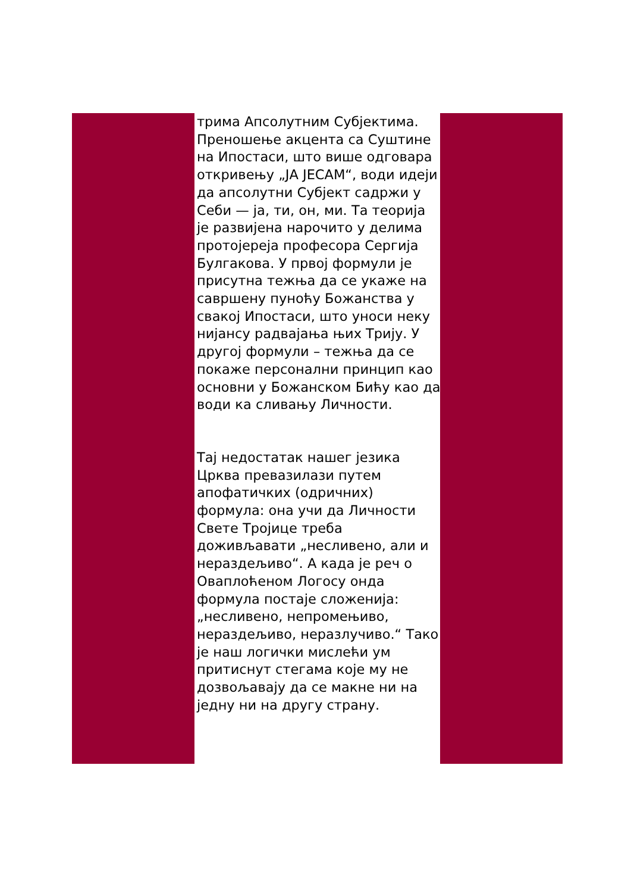трима Апсолутним Субјектима. Преношење акцента са Суштине на Ипостаси, што више одговара откривењу „ЈА ЈЕСАМ“, води идеји да апсолутни Субјект садржи у Себи — ја, ти, он, ми. Та теорија је развијена нарочито у делима протојереја професора Сергија Булгакова. У првој формули је присутна тежња да се укаже на савршену пуноћу Божанства у свакој Ипостаси, што уноси неку нијансу радвајања њих Трију. У другој формули – тежња да се покаже персонални принцип као основни у Божанском Бићу као да води ка сливању Личности.
Тај недостатак нашег језика Црква превазилази путем апофатичких (одричних) формула: она учи да Личности Свете Тројице треба доживљавати „несливено, али и нераздељиво“. А када је реч о Оваплоћеном Логосу онда формула постаје сложенија: „несливено, непромењиво, нераздељиво, неразлучиво.“ Тако је наш логички мислећи ум притиснут стегама које му не дозвољавају да се макне ни на једну ни на другу страну.